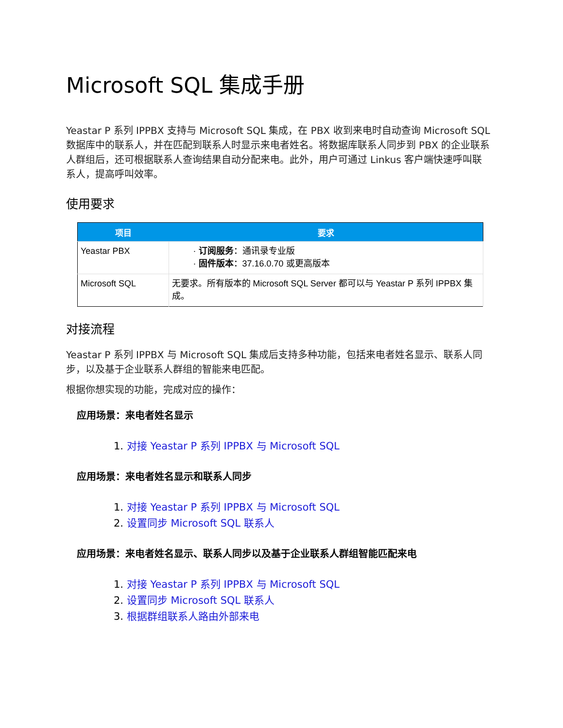Microsoft SQL 集成手册
Yeastar P 系列 IPPBX 支持与 Microsoft SQL 集成，在 PBX 收到来电时自动查询 Microsoft SQL 数据库中的联系人，并在匹配到联系人时显示来电者姓名。将数据库联系人同步到 PBX 的企业联系人群组后，还可根据联系人查询结果自动分配来电。此外，用户可通过 Linkus 客户端快速呼叫联系人，提高呼叫效率。
使用要求
| 项目 | 要求 |
| --- | --- |
| Yeastar PBX | · 订阅服务 ：通讯录专业版 · 固件版本 ：37.16.0.70 或更高版本 |
| Microsoft SQL | 无要求。所有版本的 Microsoft SQL Server 都可以与 Yeastar P 系列 IPPBX 集成。 |
对接流程
Yeastar P 系列 IPPBX 与 Microsoft SQL 集成后支持多种功能，包括来电者姓名显示、联系人同步，以及基于企业联系人群组的智能来电匹配。
根据你想实现的功能，完成对应的操作：
应用场景：来电者姓名显示
1. 对接 Yeastar P 系列 IPPBX 与 Microsoft SQL
应用场景：来电者姓名显示和联系人同步
1. 对接 Yeastar P 系列 IPPBX 与 Microsoft SQL
2. 设置同步 Microsoft SQL 联系人
应用场景：来电者姓名显示、联系人同步以及基于企业联系人群组智能匹配来电
1. 对接 Yeastar P 系列 IPPBX 与 Microsoft SQL
2. 设置同步 Microsoft SQL 联系人
3. 根据群组联系人路由外部来电